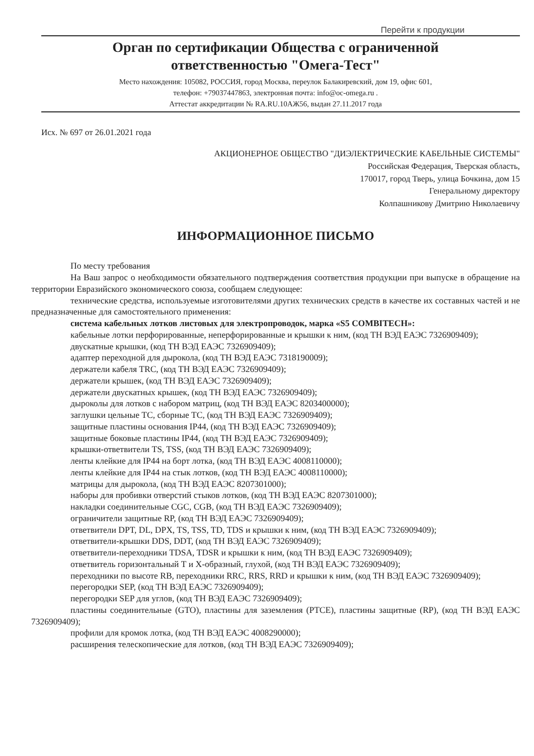Перейти к продукции
Орган по сертификации Общества с ограниченной
ответственностью "Омега-Тест"
Место нахождения: 105082, РОССИЯ, город Москва, переулок Балакиревский, дом 19, офис 601,
телефон: +79037447863, электронная почта: info@oc-omega.ru .
Аттестат аккредитации № RA.RU.10АЖ56, выдан 27.11.2017 года
Исх. № 697 от 26.01.2021 года
АКЦИОНЕРНОЕ ОБЩЕСТВО "ДИЭЛЕКТРИЧЕСКИЕ КАБЕЛЬНЫЕ СИСТЕМЫ"
Российская Федерация, Тверская область,
170017, город Тверь, улица Бочкина, дом 15
Генеральному директору
Колпашникову Дмитрию Николаевичу
ИНФОРМАЦИОННОЕ ПИСЬМО
По месту требования
На Ваш запрос о необходимости обязательного подтверждения соответствия продукции при выпуске в обращение на территории Евразийского экономического союза, сообщаем следующее:
технические средства, используемые изготовителями других технических средств в качестве их составных частей и не предназначенные для самостоятельного применения:
система кабельных лотков листовых для электропроводок, марка «S5 COMBITECH»:
кабельные лотки перфорированные, неперфорированные и крышки к ним, (код ТН ВЭД ЕАЭС 7326909409);
двускатные крышки, (код ТН ВЭД ЕАЭС 7326909409);
адаптер переходной для дырокола, (код ТН ВЭД ЕАЭС 7318190009);
держатели кабеля TRC, (код ТН ВЭД ЕАЭС 7326909409);
держатели крышек, (код ТН ВЭД ЕАЭС 7326909409);
держатели двускатных крышек, (код ТН ВЭД ЕАЭС 7326909409);
дыроколы для лотков с набором матриц, (код ТН ВЭД ЕАЭС 8203400000);
заглушки цельные ТС, сборные ТС, (код ТН ВЭД ЕАЭС 7326909409);
защитные пластины основания IP44, (код ТН ВЭД ЕАЭС 7326909409);
защитные боковые пластины IP44, (код ТН ВЭД ЕАЭС 7326909409);
крышки-ответвители TS, TSS, (код ТН ВЭД ЕАЭС 7326909409);
ленты клейкие для IP44 на борт лотка, (код ТН ВЭД ЕАЭС 4008110000);
ленты клейкие для IP44 на стык лотков, (код ТН ВЭД ЕАЭС 4008110000);
матрицы для дырокола, (код ТН ВЭД ЕАЭС 8207301000);
наборы для пробивки отверстий стыков лотков, (код ТН ВЭД ЕАЭС 8207301000);
накладки соединительные CGC, CGB, (код ТН ВЭД ЕАЭС 7326909409);
ограничители защитные RP, (код ТН ВЭД ЕАЭС 7326909409);
ответвители DPT, DL, DPX, TS, TSS, TD, TDS и крышки к ним, (код ТН ВЭД ЕАЭС 7326909409);
ответвители-крышки DDS, DDT, (код ТН ВЭД ЕАЭС 7326909409);
ответвители-переходники TDSA, TDSR и крышки к ним, (код ТН ВЭД ЕАЭС 7326909409);
ответвитель горизонтальный Т и Х-образный, глухой, (код ТН ВЭД ЕАЭС 7326909409);
переходники по высоте RB, переходники RRC, RRS, RRD и крышки к ним, (код ТН ВЭД ЕАЭС 7326909409);
перегородки SEP, (код ТН ВЭД ЕАЭС 7326909409);
перегородки SEP для углов, (код ТН ВЭД ЕАЭС 7326909409);
пластины соединительные (GTO), пластины для заземления (PTCE), пластины защитные (RP), (код ТН ВЭД ЕАЭС 7326909409);
профили для кромок лотка, (код ТН ВЭД ЕАЭС 4008290000);
расширения телескопические для лотков, (код ТН ВЭД ЕАЭС 7326909409);